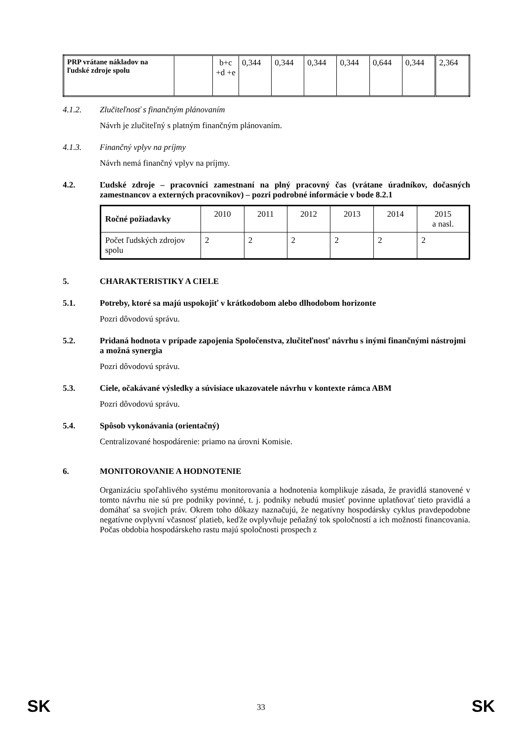| PRP vrátane nákladov na ľudské zdroje spolu | | b+c +d +e | 0,344 | 0,344 | 0,344 | 0,344 | 0,644 | 0,344 | 2,364 |
4.1.2. Zlučiteľnosť s finančným plánovaním
Návrh je zlučiteľný s platným finančným plánovaním.
4.1.3. Finančný vplyv na príjmy
Návrh nemá finančný vplyv na príjmy.
4.2. Ľudské zdroje – pracovníci zamestnaní na plný pracovný čas (vrátane úradníkov, dočasných zamestnancov a externých pracovníkov) – pozri podrobné informácie v bode 8.2.1
| Ročné požiadavky | 2010 | 2011 | 2012 | 2013 | 2014 | 2015 a nasl. |
| Počet ľudských zdrojov spolu | 2 | 2 | 2 | 2 | 2 | 2 |
5. CHARAKTERISTIKY A CIELE
5.1. Potreby, ktoré sa majú uspokojiť v krátkodobom alebo dlhodobom horizonte
Pozri dôvodovú správu.
5.2. Pridaná hodnota v prípade zapojenia Spoločenstva, zlučiteľnosť návrhu s inými finančnými nástrojmi a možná synergia
Pozri dôvodovú správu.
5.3. Ciele, očakávané výsledky a súvisiace ukazovatele návrhu v kontexte rámca ABM
Pozri dôvodovú správu.
5.4. Spôsob vykonávania (orientačný)
Centralizované hospodárenie: priamo na úrovni Komisie.
6. MONITOROVANIE A HODNOTENIE
Organizáciu spoľahlivého systému monitorovania a hodnotenia komplikuje zásada, že pravidlá stanovené v tomto návrhu nie sú pre podniky povinné, t. j. podniky nebudú musieť povinne uplatňovať tieto pravidlá a domáhať sa svojich práv. Okrem toho dôkazy naznačujú, že negatívny hospodársky cyklus pravdepodobne negatívne ovplyvní včasnosť platieb, keďže ovplyvňuje peňažný tok spoločností a ich možnosti financovania. Počas obdobia hospodárskeho rastu majú spoločnosti prospech z
SK 33 SK